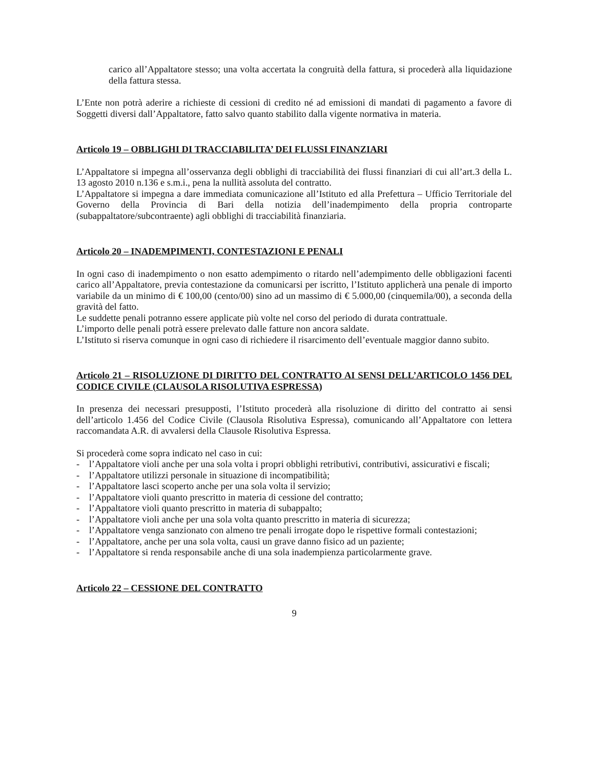carico all’Appaltatore stesso; una volta accertata la congruità della fattura, si procederà alla liquidazione della fattura stessa.
L’Ente non potrà aderire a richieste di cessioni di credito né ad emissioni di mandati di pagamento a favore di Soggetti diversi dall’Appaltatore, fatto salvo quanto stabilito dalla vigente normativa in materia.
Articolo 19 – OBBLIGHI DI TRACCIABILITA’ DEI FLUSSI FINANZIARI
L’Appaltatore si impegna all’osservanza degli obblighi di tracciabilità dei flussi finanziari di cui all’art.3 della L. 13 agosto 2010 n.136 e s.m.i., pena la nullità assoluta del contratto.
L’Appaltatore si impegna a dare immediata comunicazione all’Istituto ed alla Prefettura – Ufficio Territoriale del Governo della Provincia di Bari della notizia dell’inadempimento della propria controparte (subappaltatore/subcontraente) agli obblighi di tracciabilità finanziaria.
Articolo 20 – INADEMPIMENTI, CONTESTAZIONI E PENALI
In ogni caso di inadempimento o non esatto adempimento o ritardo nell’adempimento delle obbligazioni facenti carico all’Appaltatore, previa contestazione da comunicarsi per iscritto, l’Istituto applicherà una penale di importo variabile da un minimo di € 100,00 (cento/00) sino ad un massimo di € 5.000,00 (cinquemila/00), a seconda della gravità del fatto.
Le suddette penali potranno essere applicate più volte nel corso del periodo di durata contrattuale.
L’importo delle penali potrà essere prelevato dalle fatture non ancora saldate.
L’Istituto si riserva comunque in ogni caso di richiedere il risarcimento dell’eventuale maggior danno subito.
Articolo 21 – RISOLUZIONE DI DIRITTO DEL CONTRATTO AI SENSI DELL’ARTICOLO 1456 DEL CODICE CIVILE (CLAUSOLA RISOLUTIVA ESPRESSA)
In presenza dei necessari presupposti, l’Istituto procederà alla risoluzione di diritto del contratto ai sensi dell’articolo 1.456 del Codice Civile (Clausola Risolutiva Espressa), comunicando all’Appaltatore con lettera raccomandata A.R. di avvalersi della Clausole Risolutiva Espressa.
Si procederà come sopra indicato nel caso in cui:
- l’Appaltatore violi anche per una sola volta i propri obblighi retributivi, contributivi, assicurativi e fiscali;
- l’Appaltatore utilizzi personale in situazione di incompatibilità;
- l’Appaltatore lasci scoperto anche per una sola volta il servizio;
- l’Appaltatore violi quanto prescritto in materia di cessione del contratto;
- l’Appaltatore violi quanto prescritto in materia di subappalto;
- l’Appaltatore violi anche per una sola volta quanto prescritto in materia di sicurezza;
- l’Appaltatore venga sanzionato con almeno tre penali irrogate dopo le rispettive formali contestazioni;
- l’Appaltatore, anche per una sola volta, causi un grave danno fisico ad un paziente;
- l’Appaltatore si renda responsabile anche di una sola inadempienza particolarmente grave.
Articolo 22 – CESSIONE DEL CONTRATTO
9